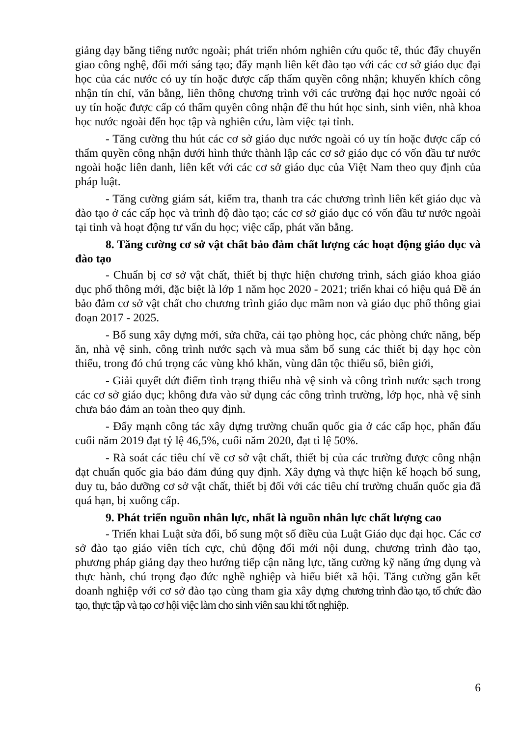giảng dạy bằng tiếng nước ngoài; phát triển nhóm nghiên cứu quốc tế, thúc đẩy chuyển giao công nghệ, đổi mới sáng tạo; đẩy mạnh liên kết đào tạo với các cơ sở giáo dục đại học của các nước có uy tín hoặc được cấp thẩm quyền công nhận; khuyến khích công nhận tín chỉ, văn bằng, liên thông chương trình với các trường đại học nước ngoài có uy tín hoặc được cấp có thẩm quyền công nhận để thu hút học sinh, sinh viên, nhà khoa học nước ngoài đến học tập và nghiên cứu, làm việc tại tỉnh.
- Tăng cường thu hút các cơ sở giáo dục nước ngoài có uy tín hoặc được cấp có thẩm quyền công nhận dưới hình thức thành lập các cơ sở giáo dục có vốn đầu tư nước ngoài hoặc liên danh, liên kết với các cơ sở giáo dục của Việt Nam theo quy định của pháp luật.
- Tăng cường giám sát, kiểm tra, thanh tra các chương trình liên kết giáo dục và đào tạo ở các cấp học và trình độ đào tạo; các cơ sở giáo dục có vốn đầu tư nước ngoài tại tỉnh và hoạt động tư vấn du học; việc cấp, phát văn bằng.
8. Tăng cường cơ sở vật chất bảo đảm chất lượng các hoạt động giáo dục và đào tạo
- Chuẩn bị cơ sở vật chất, thiết bị thực hiện chương trình, sách giáo khoa giáo dục phổ thông mới, đặc biệt là lớp 1 năm học 2020 - 2021; triển khai có hiệu quả Đề án bảo đảm cơ sở vật chất cho chương trình giáo dục mầm non và giáo dục phổ thông giai đoạn 2017 - 2025.
- Bổ sung xây dựng mới, sửa chữa, cải tạo phòng học, các phòng chức năng, bếp ăn, nhà vệ sinh, công trình nước sạch và mua sắm bổ sung các thiết bị dạy học còn thiếu, trong đó chú trọng các vùng khó khăn, vùng dân tộc thiểu số, biên giới,
- Giải quyết dứt điểm tình trạng thiếu nhà vệ sinh và công trình nước sạch trong các cơ sở giáo dục; không đưa vào sử dụng các công trình trường, lớp học, nhà vệ sinh chưa bảo đảm an toàn theo quy định.
- Đẩy mạnh công tác xây dựng trường chuẩn quốc gia ở các cấp học, phấn đấu cuối năm 2019 đạt tỷ lệ 46,5%, cuối năm 2020, đạt tỉ lệ 50%.
- Rà soát các tiêu chí về cơ sở vật chất, thiết bị của các trường được công nhận đạt chuẩn quốc gia bảo đảm đúng quy định. Xây dựng và thực hiện kế hoạch bổ sung, duy tu, bảo dưỡng cơ sở vật chất, thiết bị đối với các tiêu chí trường chuẩn quốc gia đã quá hạn, bị xuống cấp.
9. Phát triển nguồn nhân lực, nhất là nguồn nhân lực chất lượng cao
- Triển khai Luật sửa đổi, bổ sung một số điều của Luật Giáo dục đại học. Các cơ sở đào tạo giáo viên tích cực, chủ động đổi mới nội dung, chương trình đào tạo, phương pháp giảng dạy theo hướng tiếp cận năng lực, tăng cường kỹ năng ứng dụng và thực hành, chú trọng đạo đức nghề nghiệp và hiểu biết xã hội. Tăng cường gắn kết doanh nghiệp với cơ sở đào tạo cùng tham gia xây dựng chương trình đào tạo, tổ chức đào tạo, thực tập và tạo cơ hội việc làm cho sinh viên sau khi tốt nghiệp.
6